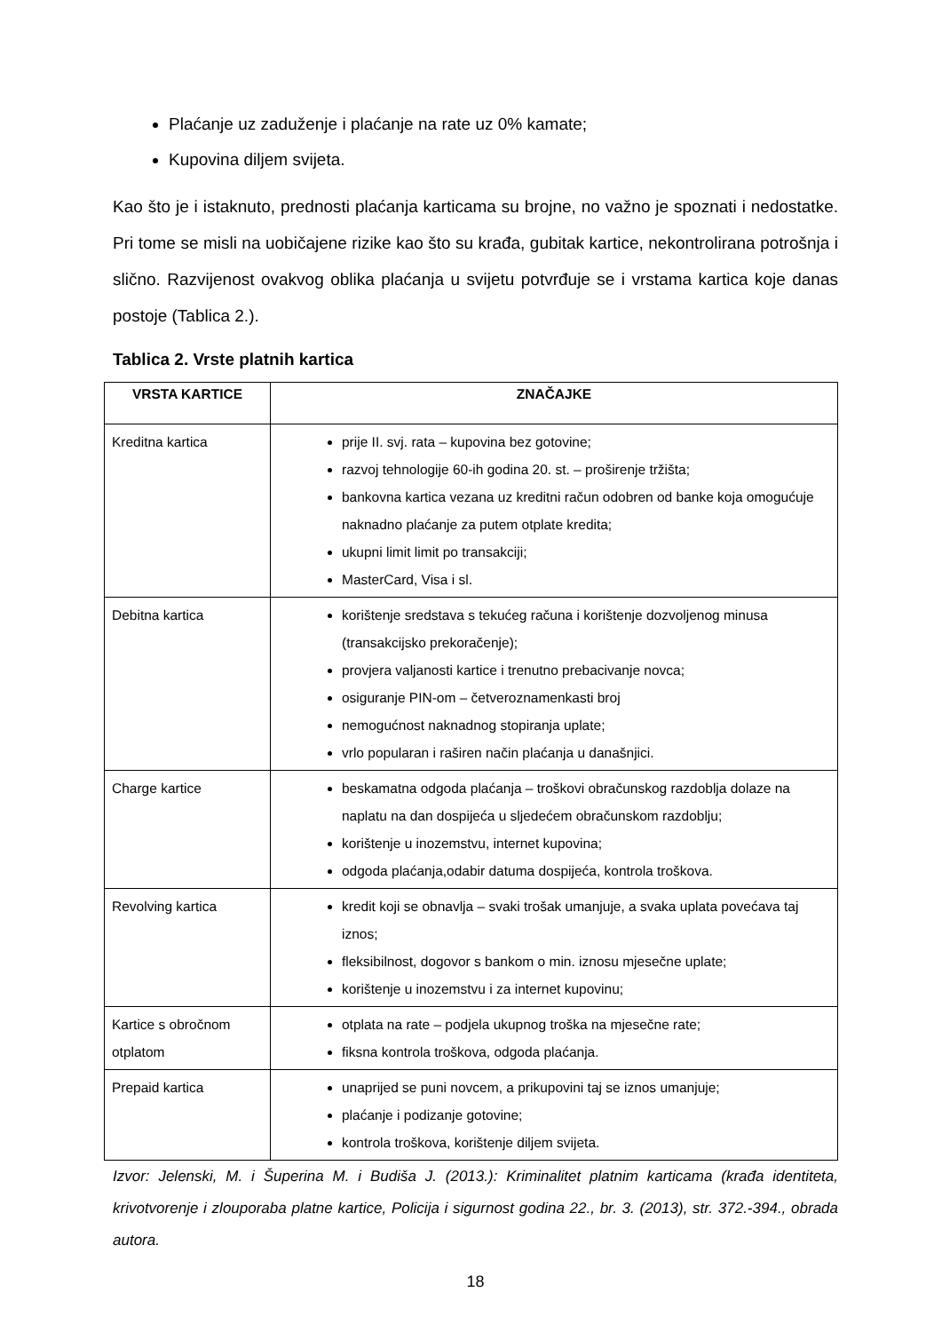Plaćanje uz zaduženje i plaćanje na rate uz 0% kamate;
Kupovina diljem svijeta.
Kao što je i istaknuto, prednosti plaćanja karticama su brojne, no važno je spoznati i nedostatke. Pri tome se misli na uobičajene rizike kao što su krađa, gubitak kartice, nekontrolirana potrošnja i slično. Razvijenost ovakvog oblika plaćanja u svijetu potvrđuje se i vrstama kartica koje danas postoje (Tablica 2.).
Tablica 2. Vrste platnih kartica
| VRSTA KARTICE | ZNAČAJKE |
| --- | --- |
| Kreditna kartica | prije II. svj. rata – kupovina bez gotovine; razvoj tehnologije 60-ih godina 20. st. – proširenje tržišta; bankovna kartica vezana uz kreditni račun odobren od banke koja omogućuje naknadno plaćanje za putem otplate kredita; ukupni limit limit po transakciji; MasterCard, Visa i sl. |
| Debitna kartica | korištenje sredstava s tekućeg računa i korištenje dozvoljenog minusa (transakcijsko prekoračenje); provjera valjanosti kartice i trenutno prebacivanje novca; osiguranje PIN-om – četveroznamenkasti broj nemogućnost naknadnog stopiranja uplate; vrlo popularan i raširen način plaćanja u današnjici. |
| Charge kartice | beskamatna odgoda plaćanja – troškovi obračunskog razdoblja dolaze na naplatu na dan dospijeća u sljedećem obračunskom razdoblju; korištenje u inozemstvu, internet kupovina; odgoda plaćanja,odabir datuma dospijeća, kontrola troškova. |
| Revolving kartica | kredit koji se obnavlja – svaki trošak umanjuje, a svaka uplata povećava taj iznos; fleksibilnost, dogovor s bankom o min. iznosu mjesečne uplate; korištenje u inozemstvu i za internet kupovinu; |
| Kartice s obročnom otplatom | otplata na rate – podjela ukupnog troška na mjesečne rate; fiksna kontrola troškova, odgoda plaćanja. |
| Prepaid kartica | unaprijed se puni novcem, a prikupovini taj se iznos umanjuje; plaćanje i podizanje gotovine; kontrola troškova, korištenje diljem svijeta. |
Izvor: Jelenski, M. i Šuperina M. i Budiša J. (2013.): Kriminalitet platnim karticama (krađa identiteta, krivotvorenje i zlouporaba platne kartice, Policija i sigurnost godina 22., br. 3. (2013), str. 372.-394., obrada autora.
18